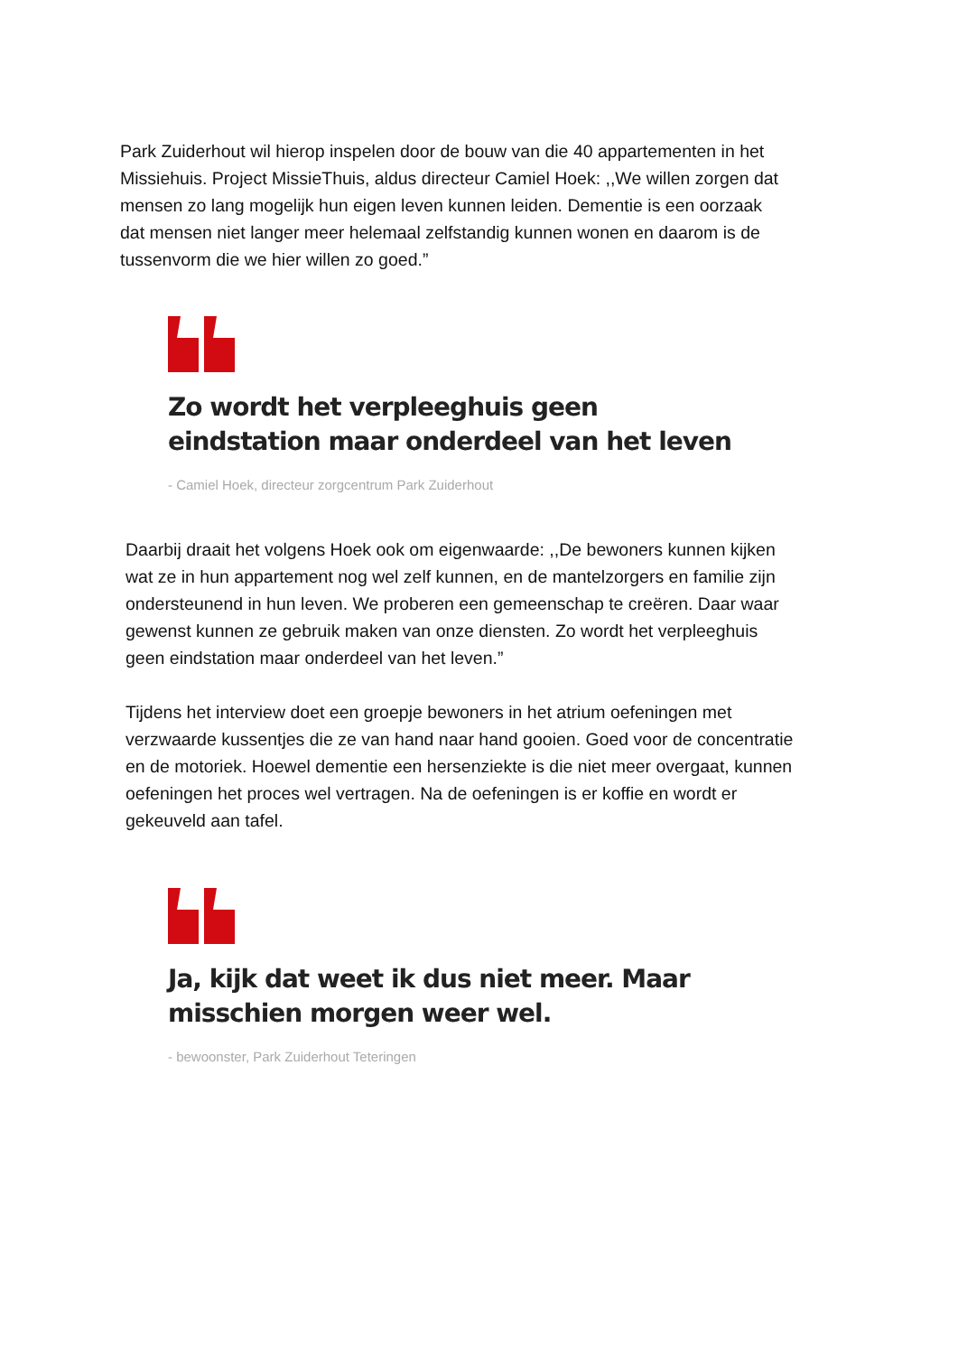Park Zuiderhout wil hierop inspelen door de bouw van die 40 appartementen in het Missiehuis. Project MissieThuis, aldus directeur Camiel Hoek: ,,We willen zorgen dat mensen zo lang mogelijk hun eigen leven kunnen leiden. Dementie is een oorzaak dat mensen niet langer meer helemaal zelfstandig kunnen wonen en daarom is de tussenvorm die we hier willen zo goed.”
Zo wordt het verpleeghuis geen eindstation maar onderdeel van het leven
- Camiel Hoek, directeur zorgcentrum Park Zuiderhout
Daarbij draait het volgens Hoek ook om eigenwaarde: ,,De bewoners kunnen kijken wat ze in hun appartement nog wel zelf kunnen, en de mantelzorgers en familie zijn ondersteunend in hun leven. We proberen een gemeenschap te creëren. Daar waar gewenst kunnen ze gebruik maken van onze diensten. Zo wordt het verpleeghuis geen eindstation maar onderdeel van het leven.”
Tijdens het interview doet een groepje bewoners in het atrium oefeningen met verzwaarde kussentjes die ze van hand naar hand gooien. Goed voor de concentratie en de motoriek. Hoewel dementie een hersenziekte is die niet meer overgaat, kunnen oefeningen het proces wel vertragen. Na de oefeningen is er koffie en wordt er gekeuveld aan tafel.
Ja, kijk dat weet ik dus niet meer. Maar misschien morgen weer wel.
- bewoonster, Park Zuiderhout Teteringen